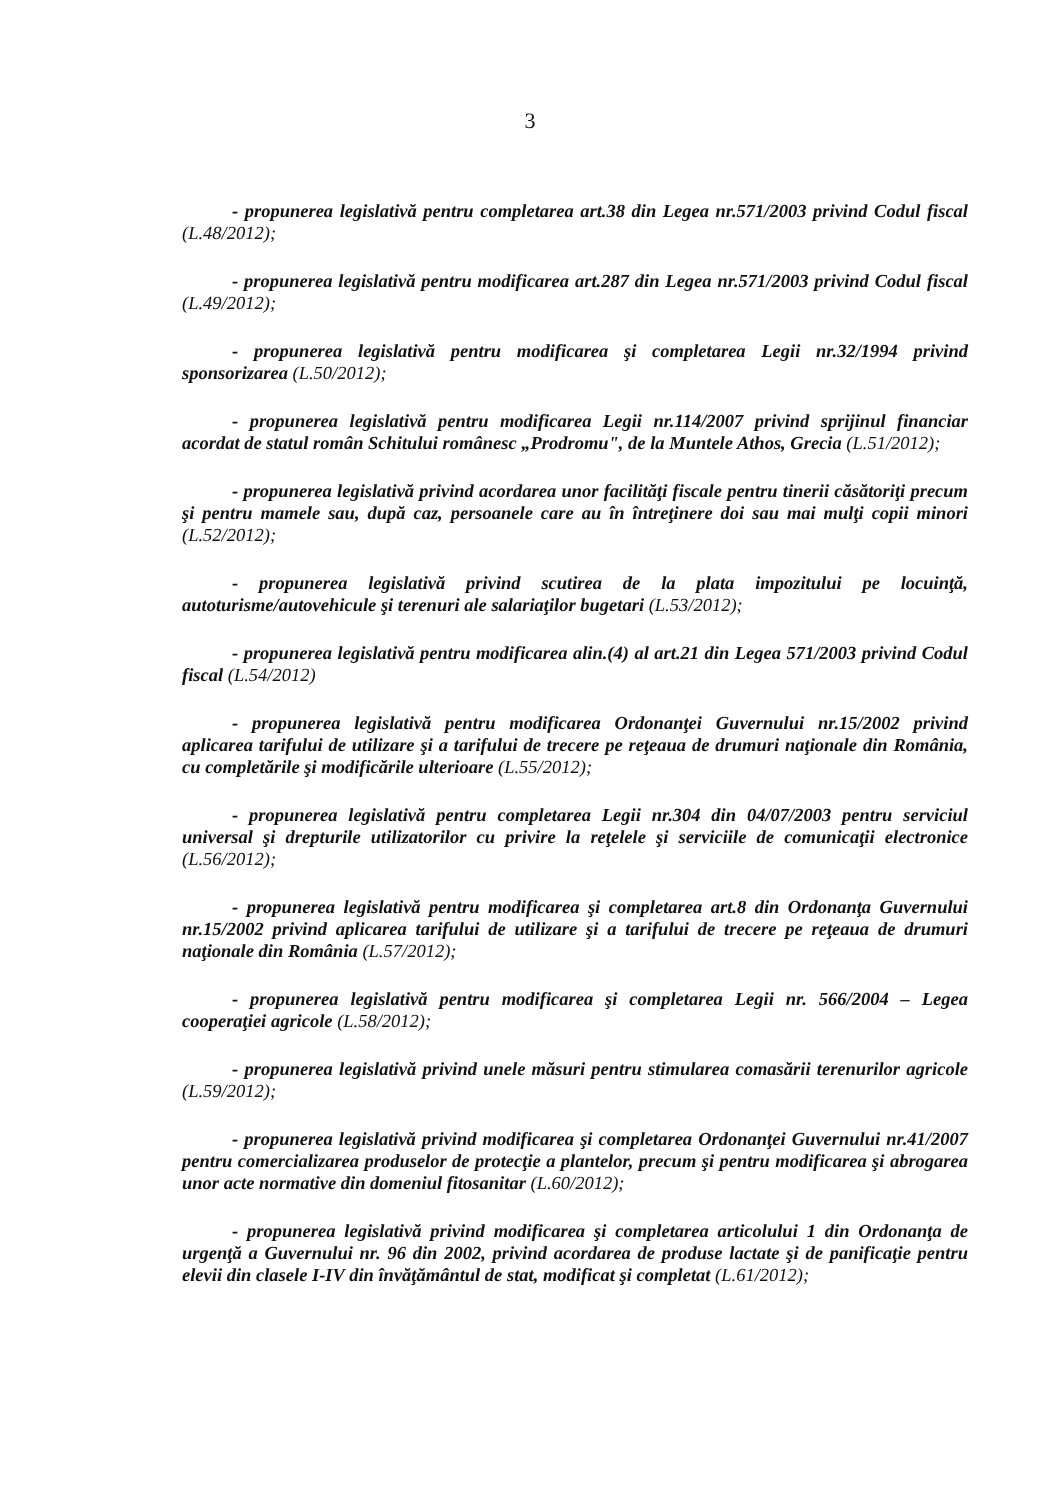3
- propunerea legislativă pentru completarea art.38 din Legea nr.571/2003 privind Codul fiscal (L.48/2012);
- propunerea legislativă pentru modificarea art.287 din Legea nr.571/2003 privind Codul fiscal (L.49/2012);
- propunerea legislativă pentru modificarea şi completarea Legii nr.32/1994 privind sponsorizarea (L.50/2012);
- propunerea legislativă pentru modificarea Legii nr.114/2007 privind sprijinul financiar acordat de statul român Schitului românesc „Prodromu", de la Muntele Athos, Grecia (L.51/2012);
- propunerea legislativă privind acordarea unor facilităţi fiscale pentru tinerii căsătoriţi precum şi pentru mamele sau, după caz, persoanele care au în întreţinere doi sau mai mulţi copii minori (L.52/2012);
- propunerea legislativă privind scutirea de la plata impozitului pe locuinţă, autoturisme/autovehicule şi terenuri ale salariaţilor bugetari (L.53/2012);
- propunerea legislativă pentru modificarea alin.(4) al art.21 din Legea 571/2003 privind Codul fiscal (L.54/2012)
- propunerea legislativă pentru modificarea Ordonanţei Guvernului nr.15/2002 privind aplicarea tarifului de utilizare şi a tarifului de trecere pe reţeaua de drumuri naţionale din România, cu completările şi modificările ulterioare (L.55/2012);
- propunerea legislativă pentru completarea Legii nr.304 din 04/07/2003 pentru serviciul universal şi drepturile utilizatorilor cu privire la reţelele şi serviciile de comunicaţii electronice (L.56/2012);
- propunerea legislativă pentru modificarea şi completarea art.8 din Ordonanţa Guvernului nr.15/2002 privind aplicarea tarifului de utilizare şi a tarifului de trecere pe reţeaua de drumuri naţionale din România (L.57/2012);
- propunerea legislativă pentru modificarea şi completarea Legii nr. 566/2004 – Legea cooperaţiei agricole (L.58/2012);
- propunerea legislativă privind unele măsuri pentru stimularea comasării terenurilor agricole (L.59/2012);
- propunerea legislativă privind modificarea şi completarea Ordonanţei Guvernului nr.41/2007 pentru comercializarea produselor de protecţie a plantelor, precum şi pentru modificarea şi abrogarea unor acte normative din domeniul fitosanitar (L.60/2012);
- propunerea legislativă privind modificarea şi completarea articolului 1 din Ordonanţa de urgenţă a Guvernului nr. 96 din 2002, privind acordarea de produse lactate şi de panificaţie pentru elevii din clasele I-IV din învăţământul de stat, modificat şi completat (L.61/2012);